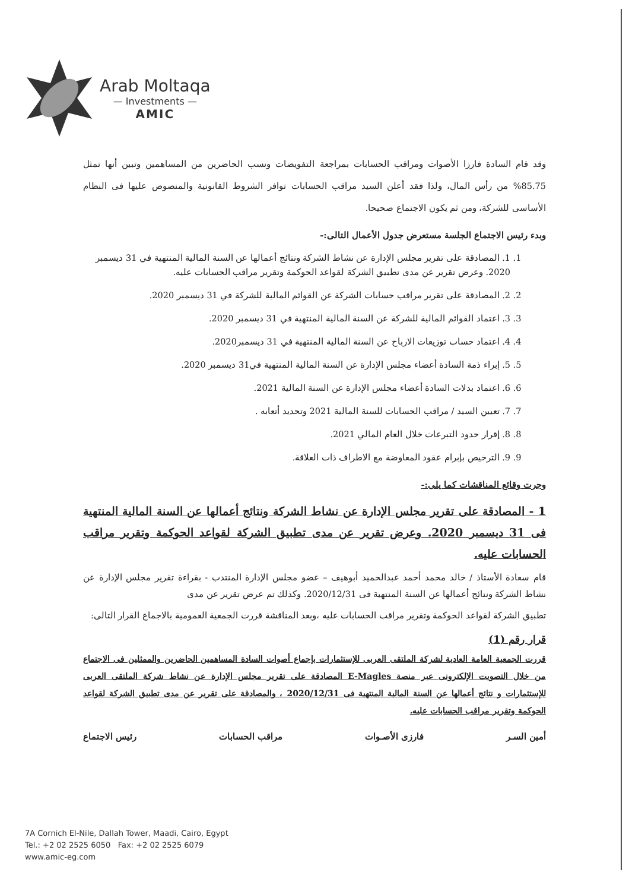Arab Moltaqa
— Investments —
AMIC
وقد قام السادة فارزا الأصوات ومراقب الحسابات بمراجعة التفويضات ونسب الحاضرين من المساهمين وتبين أنها تمثل 85.75% من رأس المال، ولذا فقد أعلن السيد مراقب الحسابات توافر الشروط القانونية والمنصوص عليها فى النظام الأساسى للشركة، ومن ثم يكون الاجتماع صحيحا.
وبدء رئيس الاجتماع الجلسة مستعرض جدول الأعمال التالى:-
1. 1. المصادقة على تقرير مجلس الإدارة عن نشاط الشركة ونتائج أعمالها عن السنة المالية المنتهية في 31 ديسمبر 2020. وعرض تقرير عن مدى تطبيق الشركة لقواعد الحوكمة وتقرير مراقب الحسابات عليه.
2. 2. المصادقة على تقرير مراقب حسابات الشركة عن القوائم المالية للشركة في 31 ديسمبر 2020.
3. 3. اعتماد القوائم المالية للشركة عن السنة المالية المنتهية في 31 ديسمبر 2020.
4. 4. اعتماد حساب توزيعات الارباح عن السنة المالية المنتهية في 31 ديسمبر2020.
5. 5. إبراء ذمة السادة أعضاء مجلس الإدارة عن السنة المالية المنتهية في31 ديسمبر 2020.
6. 6. اعتماد بدلات السادة أعضاء مجلس الإدارة عن السنة المالية 2021.
7. 7. تعيين السيد / مراقب الحسابات للسنة المالية 2021 وتحديد أتعابه .
8. 8. إقرار حدود التبرعات خلال العام المالي 2021.
9. 9. الترخيص بإبرام عقود المعاوضة مع الاطراف ذات العلاقة.
وجرت وقائع المناقشات كما يلى:-
1 - المصادقة على تقرير مجلس الإدارة عن نشاط الشركة ونتائج أعمالها عن السنة المالية المنتهية فى 31 ديسمبر 2020. وعرض تقرير عن مدى تطبيق الشركة لقواعد الحوكمة وتقرير مراقب الحسابات عليه.
قام سعادة الأستاذ / خالد محمد أحمد عبدالحميد أبوهيف – عضو مجلس الإدارة المنتدب - بقراءة تقرير مجلس الإدارة عن نشاط الشركة ونتائج أعمالها عن السنة المنتهية فى 2020/12/31. وكذلك تم عرض تقرير عن مدى
تطبيق الشركة لقواعد الحوكمة وتقرير مراقب الحسابات عليه ،وبعد المناقشة قررت الجمعية العمومية بالاجماع القرار التالى:
قرار رقم (1)
قررت الجمعية العامة العادية لشركة الملتقى العربى للإستثمارات بإجماع أصوات السادة المساهمين الحاضرين والممثلين فى الاجتماع من خلال التصويت الإلكترونى عبر منصة E-Magles المصادقة على تقرير مجلس الإدارة عن نشاط شركة الملتقى العربى للإستثمارات و نتائج أعمالها عن السنة المالية المنتهية فى 2020/12/31 ، والمصادقة على تقرير عن مدى تطبيق الشركة لقواعد الحوكمة وتقرير مراقب الحسابات عليه.
أمين السـر فارزى الأصـوات مراقب الحسابات رئيس الاجتماع
7A Cornich El-Nile, Dallah Tower, Maadi, Cairo, Egypt
Tel.: +2 02 2525 6050 Fax: +2 02 2525 6079
www.amic-eg.com